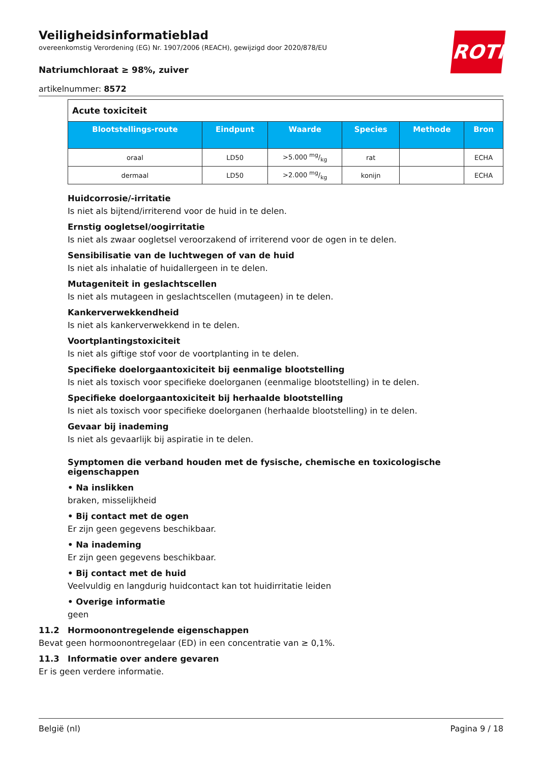ROTH
Veiligheidsinformatieblad
overeenkomstig Verordening (EG) Nr. 1907/2006 (REACH), gewijzigd door 2020/878/EU
Natriumchloraat ≥ 98%, zuiver
artikelnummer: 8572
| Acute toxiciteit | | | | | |
| Blootstellings-route | Eindpunt | Waarde | Species | Methode | Bron |
| oraal | LD50 | >5.000 mg/kg | rat | | ECHA |
| dermaal | LD50 | >2.000 mg/kg | konijn | | ECHA |
Huidcorrosie/-irritatie
Is niet als bijtend/irriterend voor de huid in te delen.
Ernstig oogletsel/oogirritatie
Is niet als zwaar oogletsel veroorzakend of irriterend voor de ogen in te delen.
Sensibilisatie van de luchtwegen of van de huid
Is niet als inhalatie of huidallergeen in te delen.
Mutageniteit in geslachtscellen
Is niet als mutageen in geslachtscellen (mutageen) in te delen.
Kankerverwekkendheid
Is niet als kankerverwekkend in te delen.
Voortplantingstoxiciteit
Is niet als giftige stof voor de voortplanting in te delen.
Specifieke doelorgaantoxiciteit bij eenmalige blootstelling
Is niet als toxisch voor specifieke doelorganen (eenmalige blootstelling) in te delen.
Specifieke doelorgaantoxiciteit bij herhaalde blootstelling
Is niet als toxisch voor specifieke doelorganen (herhaalde blootstelling) in te delen.
Gevaar bij inademing
Is niet als gevaarlijk bij aspiratie in te delen.
Symptomen die verband houden met de fysische, chemische en toxicologische eigenschappen
• Na inslikken
braken, misselijkheid
• Bij contact met de ogen
Er zijn geen gegevens beschikbaar.
• Na inademing
Er zijn geen gegevens beschikbaar.
• Bij contact met de huid
Veelvuldig en langdurig huidcontact kan tot huidirritatie leiden
• Overige informatie
geen
11.2 Hormoonontregelende eigenschappen
Bevat geen hormoonontregelaar (ED) in een concentratie van ≥ 0,1%.
11.3 Informatie over andere gevaren
Er is geen verdere informatie.
België (nl) Pagina 9 / 18